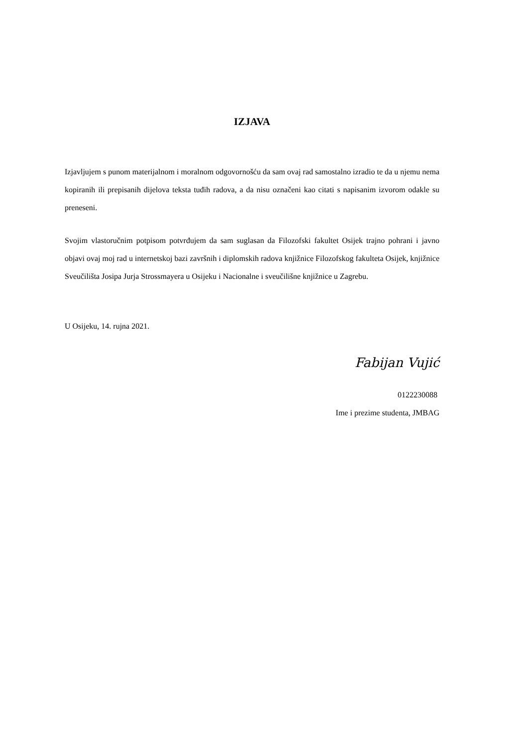IZJAVA
Izjavljujem s punom materijalnom i moralnom odgovornošću da sam ovaj rad samostalno izradio te da u njemu nema kopiranih ili prepisanih dijelova teksta tuđih radova, a da nisu označeni kao citati s napisanim izvorom odakle su preneseni.
Svojim vlastoručnim potpisom potvrđujem da sam suglasan da Filozofski fakultet Osijek trajno pohrani i javno objavi ovaj moj rad u internetskoj bazi završnih i diplomskih radova knjižnice Filozofskog fakulteta Osijek, knjižnice Sveučilišta Josipa Jurja Strossmayera u Osijeku i Nacionalne i sveučilišne knjižnice u Zagrebu.
U Osijeku, 14. rujna 2021.
Fabijan Vujić
0122230088
Ime i prezime studenta, JMBAG